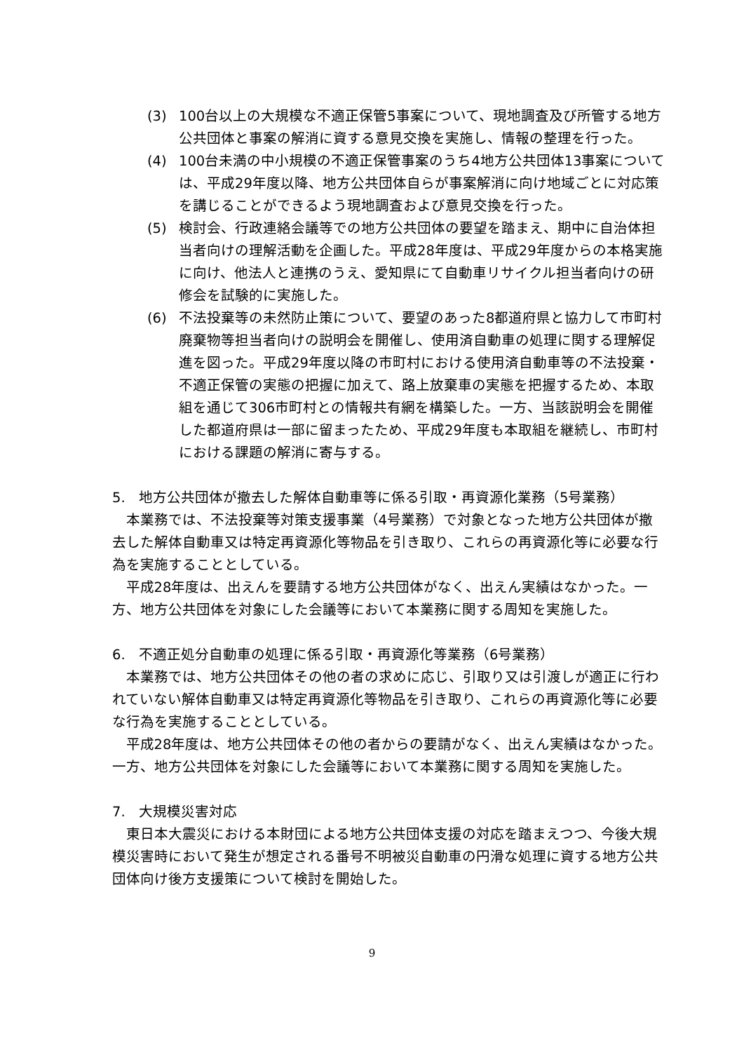(3) 100台以上の大規模な不適正保管5事案について、現地調査及び所管する地方公共団体と事案の解消に資する意見交換を実施し、情報の整理を行った。
(4) 100台未満の中小規模の不適正保管事案のうち4地方公共団体13事案については、平成29年度以降、地方公共団体自らが事案解消に向け地域ごとに対応策を講じることができるよう現地調査および意見交換を行った。
(5) 検討会、行政連絡会議等での地方公共団体の要望を踏まえ、期中に自治体担当者向けの理解活動を企画した。平成28年度は、平成29年度からの本格実施に向け、他法人と連携のうえ、愛知県にて自動車リサイクル担当者向けの研修会を試験的に実施した。
(6) 不法投棄等の未然防止策について、要望のあった8都道府県と協力して市町村廃棄物等担当者向けの説明会を開催し、使用済自動車の処理に関する理解促進を図った。平成29年度以降の市町村における使用済自動車等の不法投棄・不適正保管の実態の把握に加えて、路上放棄車の実態を把握するため、本取組を通じて306市町村との情報共有網を構築した。一方、当該説明会を開催した都道府県は一部に留まったため、平成29年度も本取組を継続し、市町村における課題の解消に寄与する。
5. 地方公共団体が撤去した解体自動車等に係る引取・再資源化業務（5号業務）
本業務では、不法投棄等対策支援事業（4号業務）で対象となった地方公共団体が撤去した解体自動車又は特定再資源化等物品を引き取り、これらの再資源化等に必要な行為を実施することとしている。
平成28年度は、出えんを要請する地方公共団体がなく、出えん実績はなかった。一方、地方公共団体を対象にした会議等において本業務に関する周知を実施した。
6. 不適正処分自動車の処理に係る引取・再資源化等業務（6号業務）
本業務では、地方公共団体その他の者の求めに応じ、引取り又は引渡しが適正に行われていない解体自動車又は特定再資源化等物品を引き取り、これらの再資源化等に必要な行為を実施することとしている。
平成28年度は、地方公共団体その他の者からの要請がなく、出えん実績はなかった。一方、地方公共団体を対象にした会議等において本業務に関する周知を実施した。
7. 大規模災害対応
東日本大震災における本財団による地方公共団体支援の対応を踏まえつつ、今後大規模災害時において発生が想定される番号不明被災自動車の円滑な処理に資する地方公共団体向け後方支援策について検討を開始した。
9